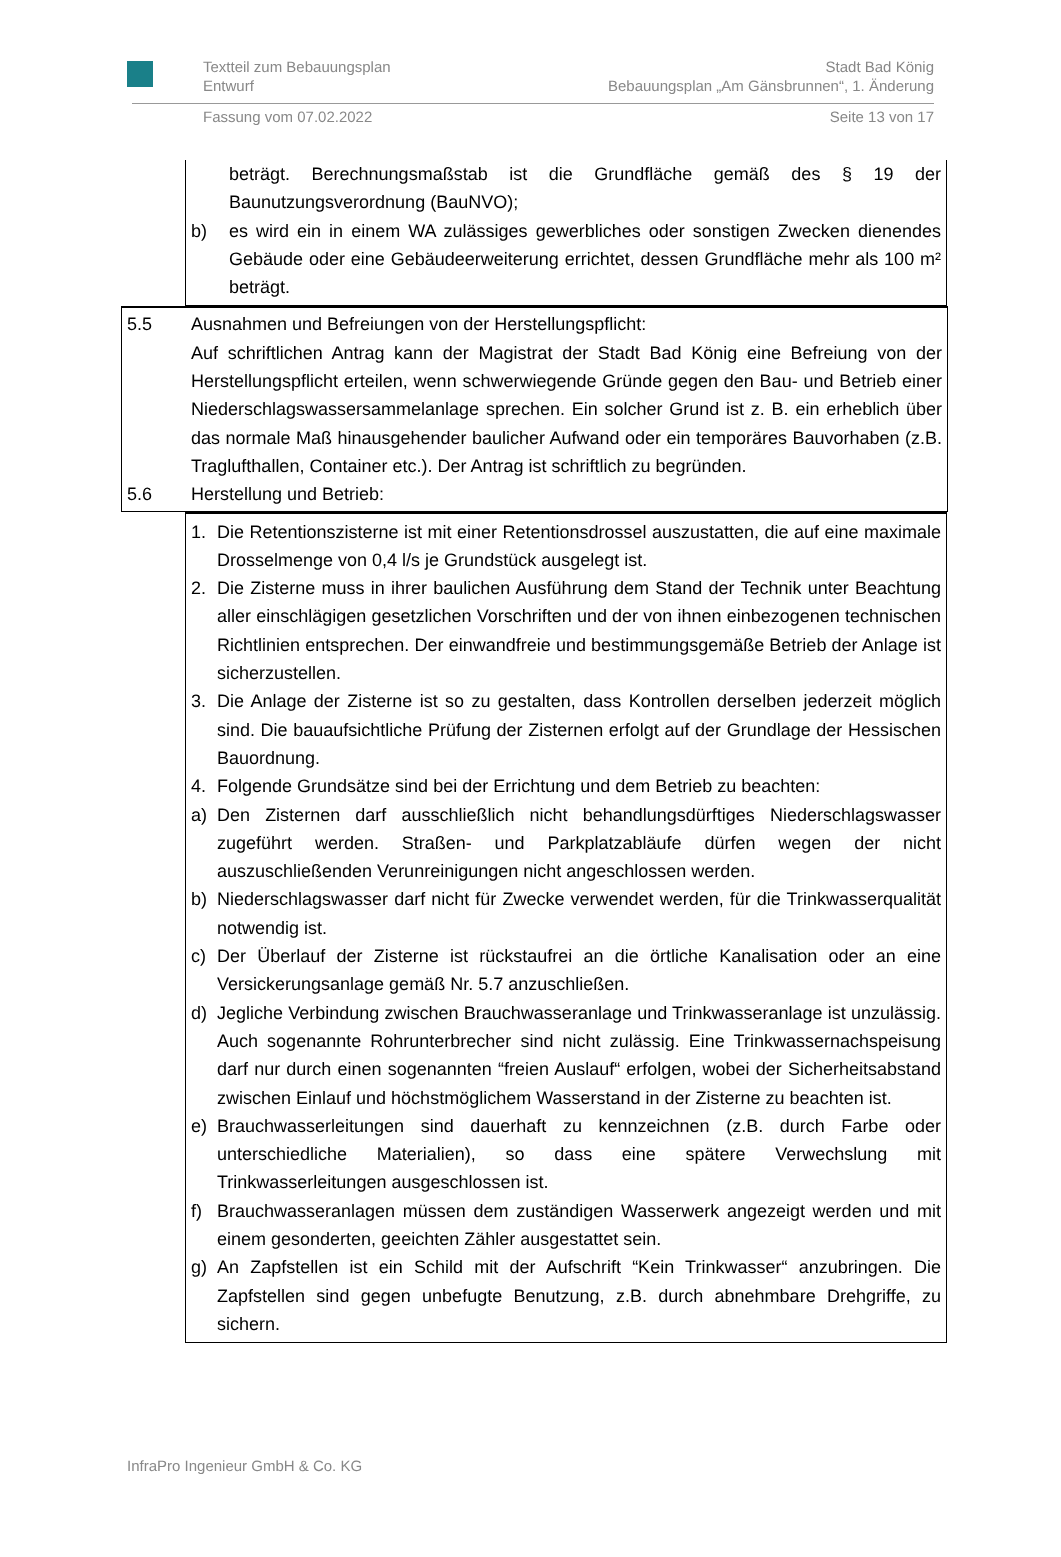Textteil zum Bebauungsplan
Entwurf
Stadt Bad König
Bebauungsplan „Am Gänsbrunnen“, 1. Änderung
Fassung vom 07.02.2022 Seite 13 von 17
beträgt. Berechnungsmaßstab ist die Grundfläche gemäß des § 19 der Baunutzungsverordnung (BauNVO);
b) es wird ein in einem WA zulässiges gewerbliches oder sonstigen Zwecken dienendes Gebäude oder eine Gebäudeerweiterung errichtet, dessen Grundfläche mehr als 100 m² beträgt.
5.5 Ausnahmen und Befreiungen von der Herstellungspflicht:
Auf schriftlichen Antrag kann der Magistrat der Stadt Bad König eine Befreiung von der Herstellungspflicht erteilen, wenn schwerwiegende Gründe gegen den Bau- und Betrieb einer Niederschlagswassersammelanlage sprechen. Ein solcher Grund ist z. B. ein erheblich über das normale Maß hinausgehender baulicher Aufwand oder ein temporäres Bauvorhaben (z.B. Traglufthallen, Container etc.). Der Antrag ist schriftlich zu begründen.
5.6 Herstellung und Betrieb:
1. Die Retentionszisterne ist mit einer Retentionsdrossel auszustatten, die auf eine maximale Drosselmenge von 0,4 l/s je Grundstück ausgelegt ist.
2. Die Zisterne muss in ihrer baulichen Ausführung dem Stand der Technik unter Beachtung aller einschlägigen gesetzlichen Vorschriften und der von ihnen einbezogenen technischen Richtlinien entsprechen. Der einwandfreie und bestimmungsgemäße Betrieb der Anlage ist sicherzustellen.
3. Die Anlage der Zisterne ist so zu gestalten, dass Kontrollen derselben jederzeit möglich sind. Die bauaufsichtliche Prüfung der Zisternen erfolgt auf der Grundlage der Hessischen Bauordnung.
4. Folgende Grundsätze sind bei der Errichtung und dem Betrieb zu beachten:
a) Den Zisternen darf ausschließlich nicht behandlungsdürftiges Niederschlagswasser zugeführt werden. Straßen- und Parkplatzabläufe dürfen wegen der nicht auszuschließenden Verunreinigungen nicht angeschlossen werden.
b) Niederschlagswasser darf nicht für Zwecke verwendet werden, für die Trinkwasserqualität notwendig ist.
c) Der Überlauf der Zisterne ist rückstaufrei an die örtliche Kanalisation oder an eine Versickerungsanlage gemäß Nr. 5.7 anzuschließen.
d) Jegliche Verbindung zwischen Brauchwasseranlage und Trinkwasseranlage ist unzulässig. Auch sogenannte Rohrunterbrecher sind nicht zulässig. Eine Trinkwassernachspeisung darf nur durch einen sogenannten “freien Auslauf“ erfolgen, wobei der Sicherheitsabstand zwischen Einlauf und höchstmöglichem Wasserstand in der Zisterne zu beachten ist.
e) Brauchwasserleitungen sind dauerhaft zu kennzeichnen (z.B. durch Farbe oder unterschiedliche Materialien), so dass eine spätere Verwechslung mit Trinkwasserleitungen ausgeschlossen ist.
f) Brauchwasseranlagen müssen dem zuständigen Wasserwerk angezeigt werden und mit einem gesonderten, geeichten Zähler ausgestattet sein.
g) An Zapfstellen ist ein Schild mit der Aufschrift “Kein Trinkwasser“ anzubringen. Die Zapfstellen sind gegen unbefugte Benutzung, z.B. durch abnehmbare Drehgriffe, zu sichern.
InfraPro Ingenieur GmbH & Co. KG